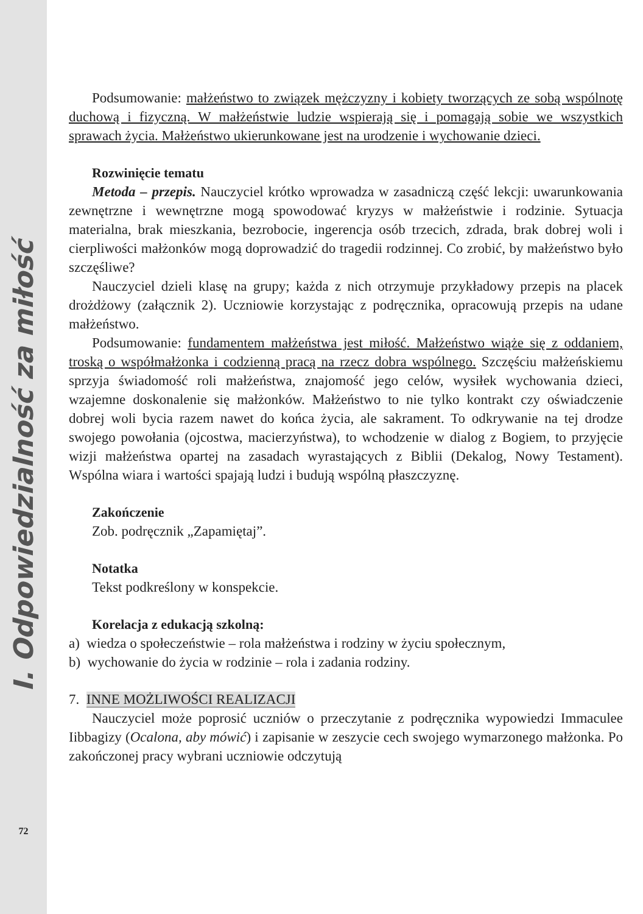I. Odpowiedzialność za miłość
72
Podsumowanie: małżeństwo to związek mężczyzny i kobiety tworzących ze sobą wspólnotę duchową i fizyczną. W małżeństwie ludzie wspierają się i pomagają sobie we wszystkich sprawach życia. Małżeństwo ukierunkowane jest na urodzenie i wychowanie dzieci.
Rozwinięcie tematu
Metoda – przepis. Nauczyciel krótko wprowadza w zasadniczą część lekcji: uwarunkowania zewnętrzne i wewnętrzne mogą spowodować kryzys w małżeństwie i rodzinie. Sytuacja materialna, brak mieszkania, bezrobocie, ingerencja osób trzecich, zdrada, brak dobrej woli i cierpliwości małżonków mogą doprowadzić do tragedii rodzinnej. Co zrobić, by małżeństwo było szczęśliwe?
Nauczyciel dzieli klasę na grupy; każda z nich otrzymuje przykładowy przepis na placek drożdżowy (załącznik 2). Uczniowie korzystając z podręcznika, opracowują przepis na udane małżeństwo.
Podsumowanie: fundamentem małżeństwa jest miłość. Małżeństwo wiąże się z oddaniem, troską o współmałżonka i codzienną pracą na rzecz dobra wspólnego. Szczęściu małżeńskiemu sprzyja świadomość roli małżeństwa, znajomość jego celów, wysiłek wychowania dzieci, wzajemne doskonalenie się małżonków. Małżeństwo to nie tylko kontrakt czy oświadczenie dobrej woli bycia razem nawet do końca życia, ale sakrament. To odkrywanie na tej drodze swojego powołania (ojcostwa, macierzyństwa), to wchodzenie w dialog z Bogiem, to przyjęcie wizji małżeństwa opartej na zasadach wyrastających z Biblii (Dekalog, Nowy Testament). Wspólna wiara i wartości spajają ludzi i budują wspólną płaszczyznę.
Zakończenie
Zob. podręcznik „Zapamiętaj”.
Notatka
Tekst podkreślony w konspekcie.
Korelacja z edukacją szkolną:
a) wiedza o społeczeństwie – rola małżeństwa i rodziny w życiu społecznym,
b) wychowanie do życia w rodzinie – rola i zadania rodziny.
7. INNE MOŻLIWOŚCI REALIZACJI
Nauczyciel może poprosić uczniów o przeczytanie z podręcznika wypowiedzi Immaculee Iibbagizy (Ocalona, aby mówić) i zapisanie w zeszycie cech swojego wymarzonego małżonka. Po zakończonej pracy wybrani uczniowie odczytują